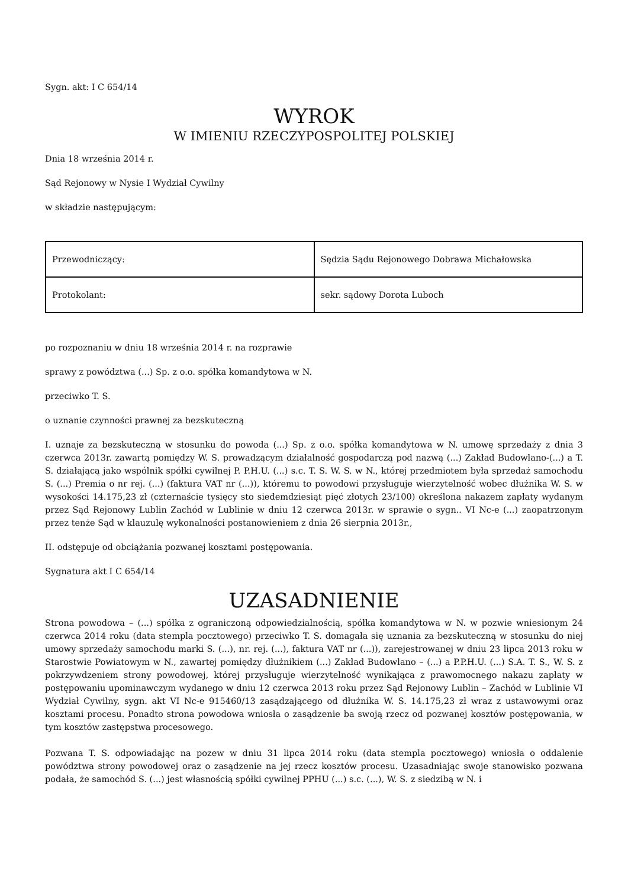Sygn. akt: I C 654/14
WYROK
W IMIENIU RZECZYPOSPOLITEJ POLSKIEJ
Dnia 18 września 2014 r.
Sąd Rejonowy w Nysie I Wydział Cywilny
w składzie następującym:
| Przewodniczący: | Sędzia Sądu Rejonowego Dobrawa Michałowska |
| Protokolant: | sekr. sądowy Dorota Luboch |
po rozpoznaniu w dniu 18 września 2014 r. na rozprawie
sprawy z powództwa (...) Sp. z o.o. spółka komandytowa w N.
przeciwko T. S.
o uznanie czynności prawnej za bezskuteczną
I. uznaje za bezskuteczną w stosunku do powoda (...) Sp. z o.o. spółka komandytowa w N. umowę sprzedaży z dnia 3 czerwca 2013r. zawartą pomiędzy W. S. prowadzącym działalność gospodarczą pod nazwą (...) Zakład Budowlano-(...) a T. S. działającą jako wspólnik spółki cywilnej P. P.H.U. (...) s.c. T. S. W. S. w N., której przedmiotem była sprzedaż samochodu S. (...) Premia o nr rej. (...) (faktura VAT nr (...)), któremu to powodowi przysługuje wierzytelność wobec dłużnika W. S. w wysokości 14.175,23 zł (czternaście tysięcy sto siedemdziesiąt pięć złotych 23/100) określona nakazem zapłaty wydanym przez Sąd Rejonowy Lublin Zachód w Lublinie w dniu 12 czerwca 2013r. w sprawie o sygn.. VI Nc-e (...) zaopatrzonym przez tenże Sąd w klauzulę wykonalności postanowieniem z dnia 26 sierpnia 2013r.,
II. odstępuje od obciążania pozwanej kosztami postępowania.
Sygnatura akt I C 654/14
UZASADNIENIE
Strona powodowa – (...) spółka z ograniczoną odpowiedzialnością, spółka komandytowa w N. w pozwie wniesionym 24 czerwca 2014 roku (data stempla pocztowego) przeciwko T. S. domagała się uznania za bezskuteczną w stosunku do niej umowy sprzedaży samochodu marki S. (...), nr. rej. (...), faktura VAT nr (...)), zarejestrowanej w dniu 23 lipca 2013 roku w Starostwie Powiatowym w N., zawartej pomiędzy dłużnikiem (...) Zakład Budowlano – (...) a P.P.H.U. (...) S.A. T. S., W. S. z pokrzywdzeniem strony powodowej, której przysługuje wierzytelność wynikająca z prawomocnego nakazu zapłaty w postępowaniu upominawczym wydanego w dniu 12 czerwca 2013 roku przez Sąd Rejonowy Lublin – Zachód w Lublinie VI Wydział Cywilny, sygn. akt VI Nc-e 915460/13 zasądzającego od dłużnika W. S. 14.175,23 zł wraz z ustawowymi oraz kosztami procesu. Ponadto strona powodowa wniosła o zasądzenie ba swoją rzecz od pozwanej kosztów postępowania, w tym kosztów zastępstwa procesowego.
Pozwana T. S. odpowiadając na pozew w dniu 31 lipca 2014 roku (data stempla pocztowego) wniosła o oddalenie powództwa strony powodowej oraz o zasądzenie na jej rzecz kosztów procesu. Uzasadniając swoje stanowisko pozwana podała, że samochód S. (...) jest własnością spółki cywilnej PPHU (...) s.c. (...), W. S. z siedzibą w N. i